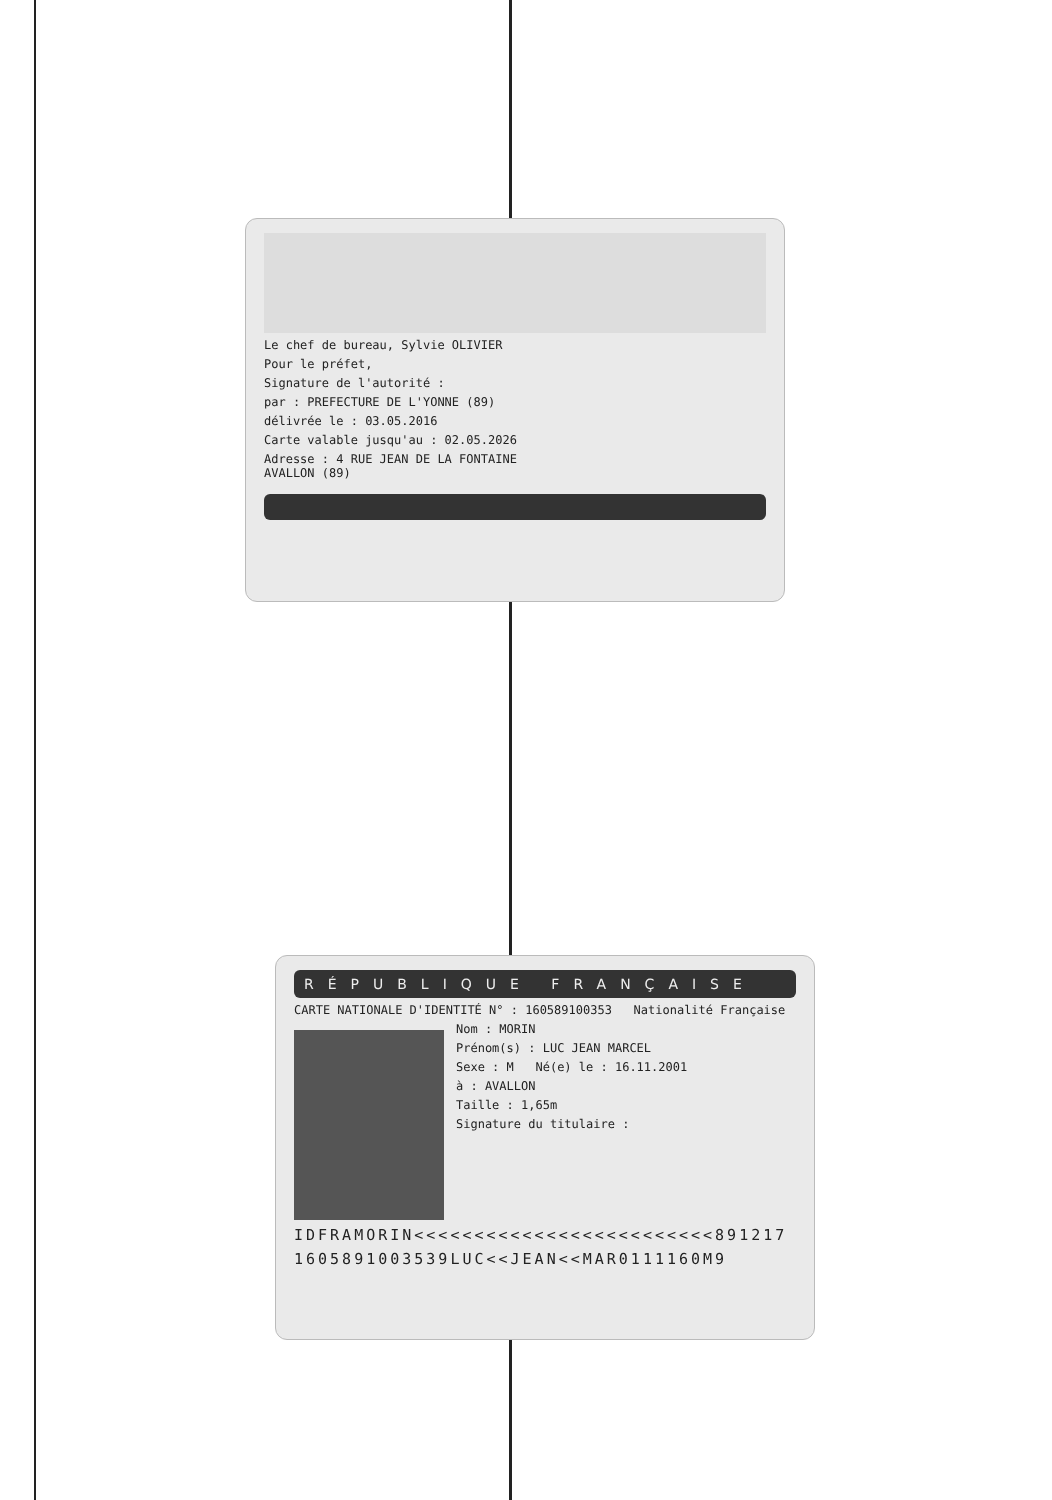Le chef de bureau, Sylvie OLIVIER
Pour le préfet,
Signature de l'autorité :
par : PREFECTURE DE L'YONNE (89)
délivrée le : 03.05.2016
Carte valable jusqu'au : 02.05.2026
Adresse : 4 RUE JEAN DE LA FONTAINE
AVALLON (89)
RÉPUBLIQUE FRANÇAISE
CARTE NATIONALE D'IDENTITÉ N° : 160589100353 Nationalité Française
Nom : MORIN
Prénom(s) : LUC JEAN MARCEL
Sexe : M Né(e) le : 16.11.2001
à : AVALLON
Taille : 1,65m
Signature du titulaire :
IDFRAMORIN<<<<<<<<<<<<<<<<<<<<<<<<<891217
1605891003539LUC<<JEAN<<MAR0111160M9